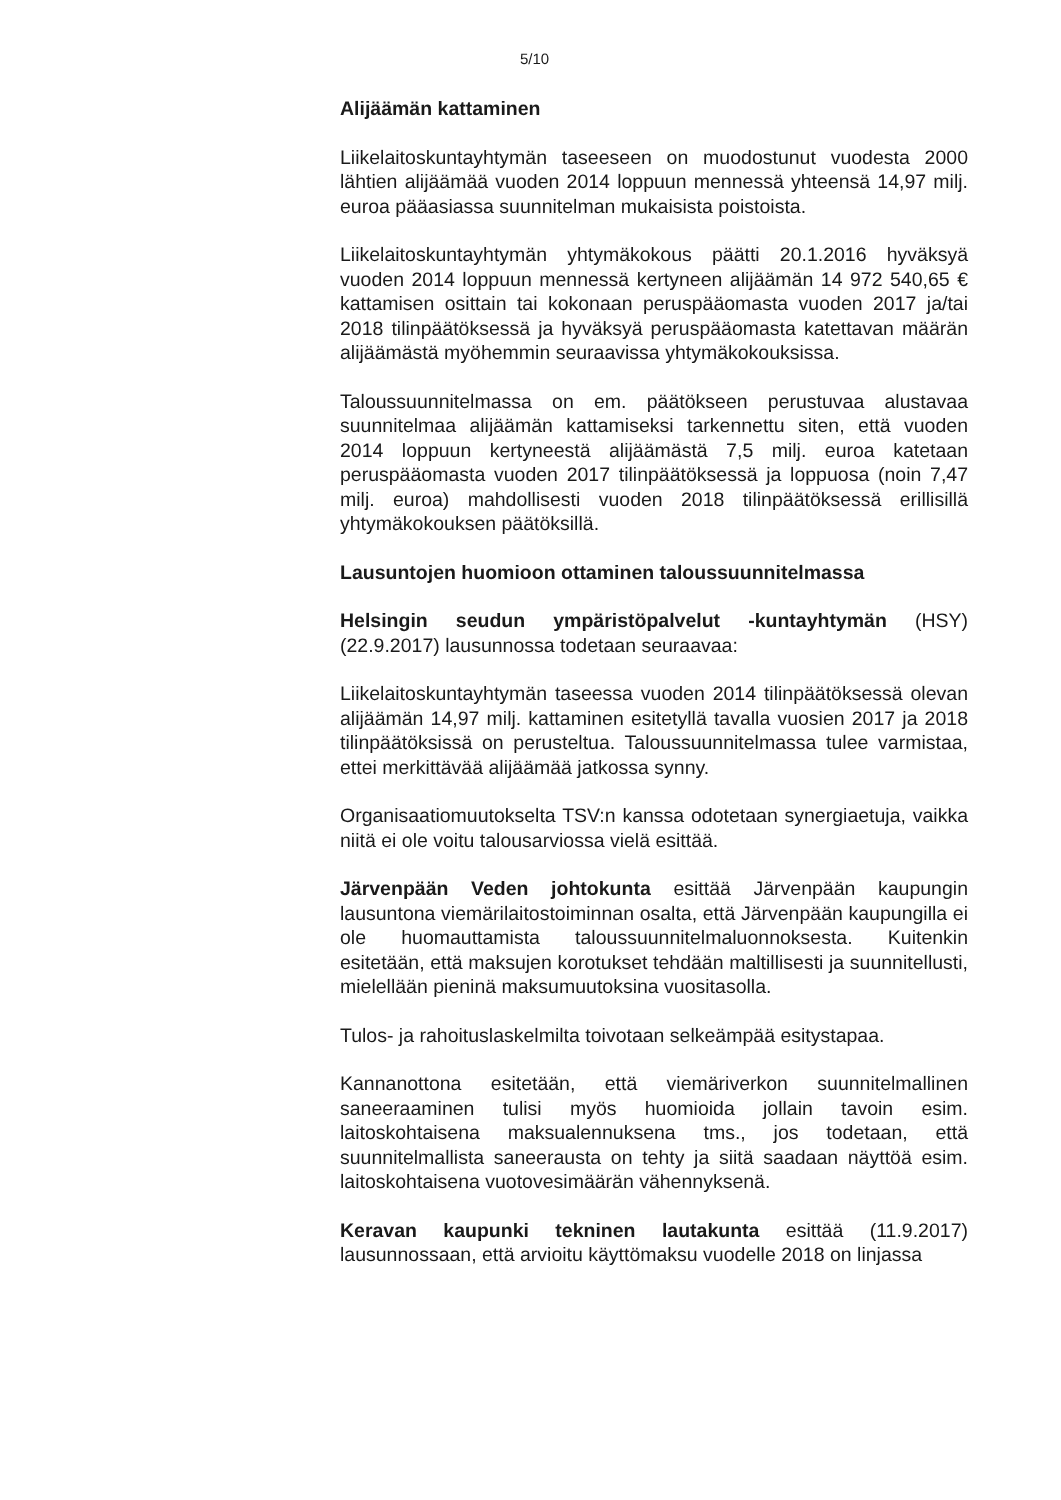5/10
Alijäämän kattaminen
Liikelaitoskuntayhtymän taseeseen on muodostunut vuodesta 2000 lähtien alijäämää vuoden 2014 loppuun mennessä yhteensä 14,97 milj. euroa pääasiassa suunnitelman mukaisista poistoista.
Liikelaitoskuntayhtymän yhtymäkokous päätti 20.1.2016 hyväksyä vuoden 2014 loppuun mennessä kertyneen alijäämän 14 972 540,65 € kattamisen osittain tai kokonaan peruspääomasta vuoden 2017 ja/tai 2018 tilinpäätöksessä ja hyväksyä peruspääomasta katettavan määrän alijäämästä myöhemmin seuraavissa yhtymäkokouksissa.
Taloussuunnitelmassa on em. päätökseen perustuvaa alustavaa suunnitelmaa alijäämän kattamiseksi tarkennettu siten, että vuoden 2014 loppuun kertyneestä alijäämästä 7,5 milj. euroa katetaan peruspääomasta vuoden 2017 tilinpäätöksessä ja loppuosa (noin 7,47 milj. euroa) mahdollisesti vuoden 2018 tilinpäätöksessä erillisillä yhtymäkokouksen päätöksillä.
Lausuntojen huomioon ottaminen taloussuunnitelmassa
Helsingin seudun ympäristöpalvelut -kuntayhtymän (HSY) (22.9.2017) lausunnossa todetaan seuraavaa:
Liikelaitoskuntayhtymän taseessa vuoden 2014 tilinpäätöksessä olevan alijäämän 14,97 milj. kattaminen esitetyllä tavalla vuosien 2017 ja 2018 tilinpäätöksissä on perusteltua. Taloussuunnitelmassa tulee varmistaa, ettei merkittävää alijäämää jatkossa synny.
Organisaatiomuutokselta TSV:n kanssa odotetaan synergiaetuja, vaikka niitä ei ole voitu talousarviossa vielä esittää.
Järvenpään Veden johtokunta esittää Järvenpään kaupungin lausuntona viemärilaitostoiminnan osalta, että Järvenpään kaupungilla ei ole huomauttamista taloussuunnitelmaluonnoksesta. Kuitenkin esitetään, että maksujen korotukset tehdään maltillisesti ja suunnitellusti, mielellään pieninä maksumuutoksina vuositasolla.
Tulos- ja rahoituslaskelmilta toivotaan selkeämpää esitystapaa.
Kannanottona esitetään, että viemäriverkon suunnitelmallinen saneeraaminen tulisi myös huomioida jollain tavoin esim. laitoskohtaisena maksualennuksena tms., jos todetaan, että suunnitelmallista saneerausta on tehty ja siitä saadaan näyttöä esim. laitoskohtaisena vuotovesimäärän vähennyksenä.
Keravan kaupunki tekninen lautakunta esittää (11.9.2017) lausunnossaan, että arvioitu käyttömaksu vuodelle 2018 on linjassa